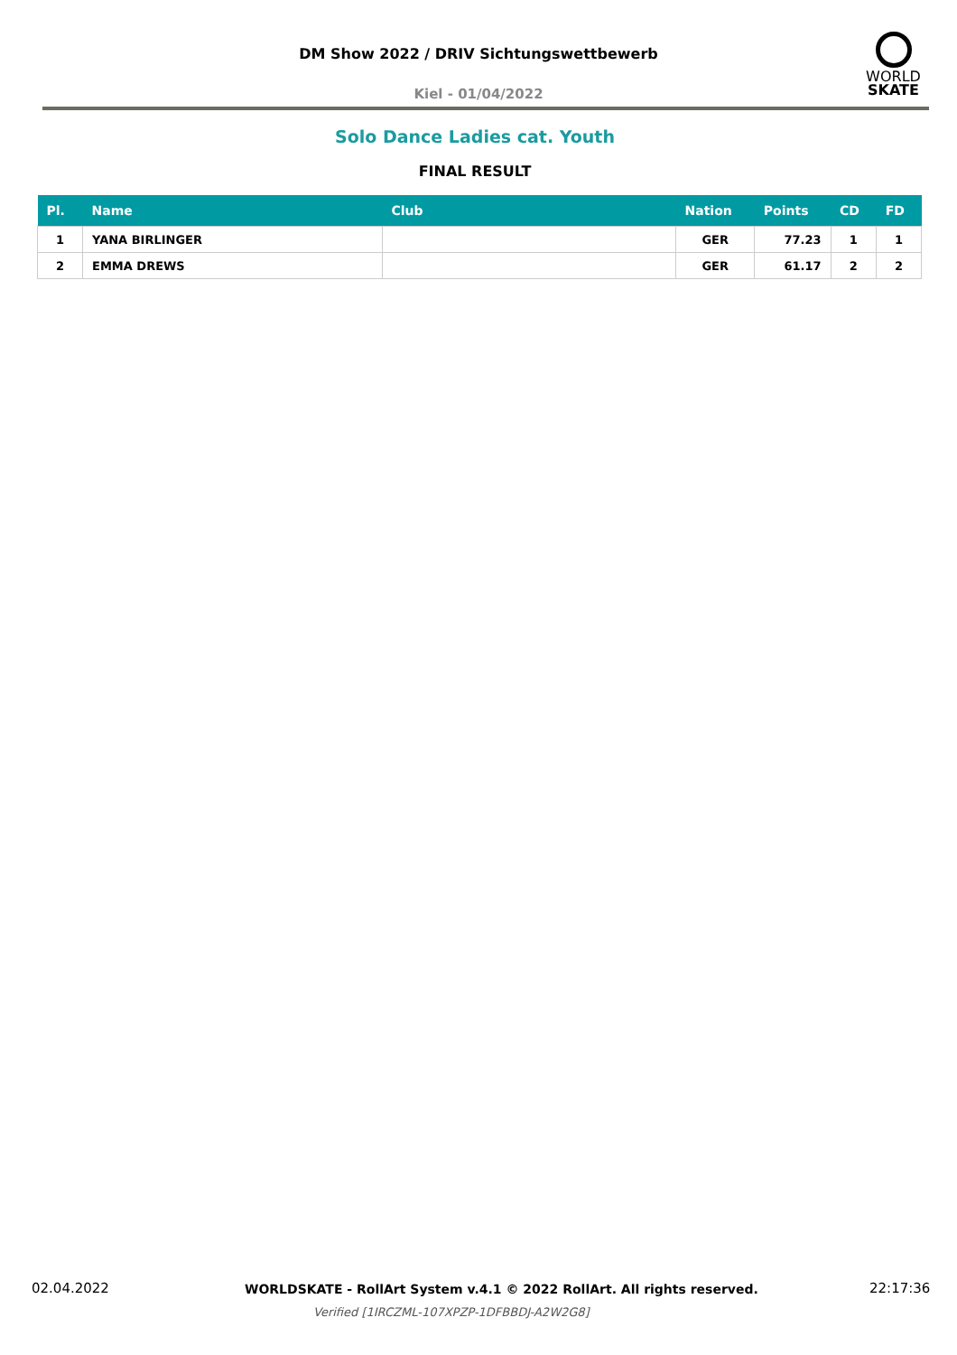DM Show 2022 / DRIV Sichtungswettbewerb
WORLD
SKATE
Kiel - 01/04/2022
Solo Dance Ladies cat. Youth
FINAL RESULT
| Pl. | Name | Club | Nation | Points | CD | FD |
| --- | --- | --- | --- | --- | --- | --- |
| 1 | YANA BIRLINGER | | GER | 77.23 | 1 | 1 |
| 2 | EMMA DREWS | | GER | 61.17 | 2 | 2 |
02.04.2022
WORLDSKATE - RollArt System v.4.1 © 2022 RollArt. All rights reserved.
22:17:36
Verified [1IRCZML-107XPZP-1DFBBDJ-A2W2G8]